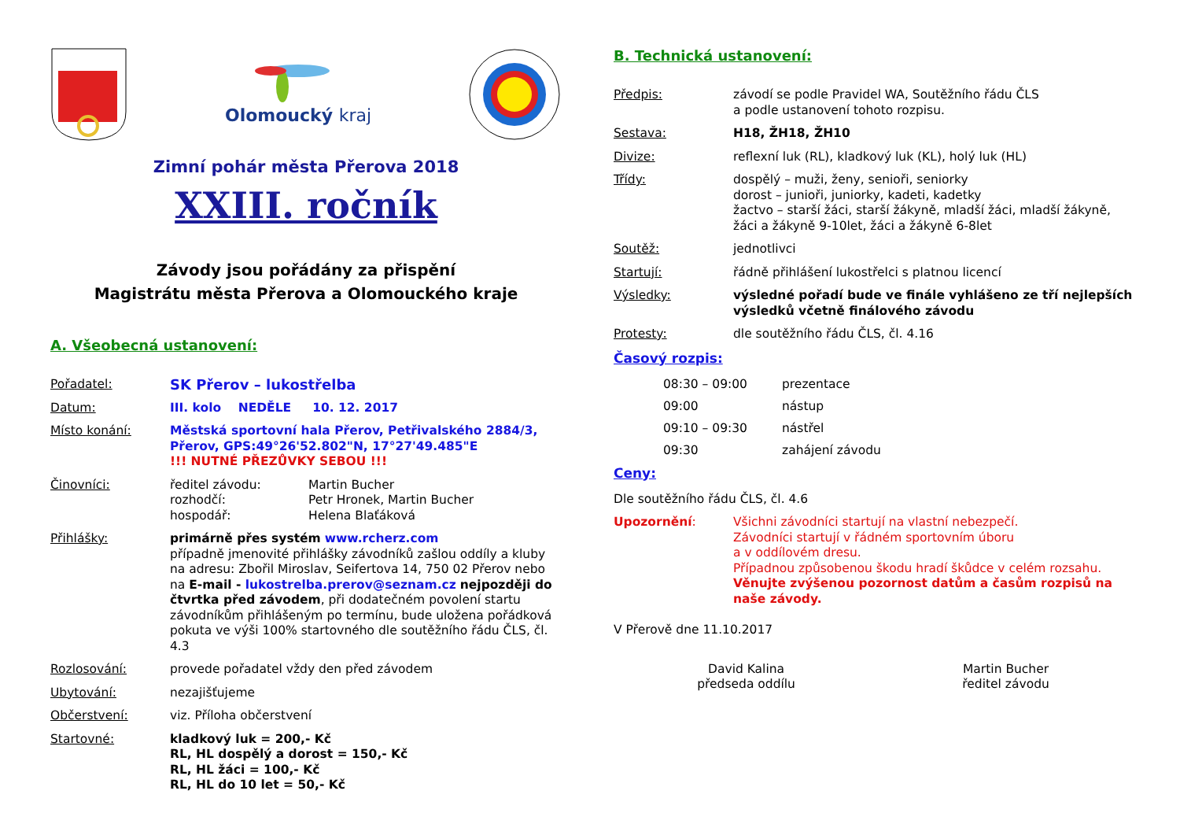Olomoucký kraj
Zimní pohár města Přerova 2018
XXIII. ročník
Závody jsou pořádány za přispění
Magistrátu města Přerova a Olomouckého kraje
A. Všeobecná ustanovení:
Pořadatel: SK Přerov – lukostřelba
Datum: III. kolo NEDĚLE 10. 12. 2017
Místo konání: Městská sportovní hala Přerov, Petřivalského 2884/3, Přerov, GPS:49°26'52.802"N, 17°27'49.485"E
!!! NUTNÉ PŘEZŮVKY SEBOU !!!
Činovníci: ředitel závodu:
rozhodčí:
hospodář: Martin Bucher
Petr Hronek, Martin Bucher
Helena Blaťáková
Přihlášky: primárně přes systém www.rcherz.com
případně jmenovité přihlášky závodníků zašlou oddíly a kluby na adresu: Zbořil Miroslav, Seifertova 14, 750 02 Přerov nebo na E-mail - lukostrelba.prerov@seznam.cz nejpozději do čtvrtka před závodem, při dodatečném povolení startu závodníkům přihlášeným po termínu, bude uložena pořádková pokuta ve výši 100% startovného dle soutěžního řádu ČLS, čl. 4.3
Rozlosování: provede pořadatel vždy den před závodem
Ubytování: nezajišťujeme
Občerstvení: viz. Příloha občerstvení
Startovné: kladkový luk = 200,- Kč
RL, HL dospělý a dorost = 150,- Kč
RL, HL žáci = 100,- Kč
RL, HL do 10 let = 50,- Kč
B. Technická ustanovení:
Předpis: závodí se podle Pravidel WA, Soutěžního řádu ČLS
a podle ustanovení tohoto rozpisu.
Sestava: H18, ŽH18, ŽH10
Divize: reflexní luk (RL), kladkový luk (KL), holý luk (HL)
Třídy: dospělý – muži, ženy, senioři, seniorky
dorost – junioři, juniorky, kadeti, kadetky
žactvo – starší žáci, starší žákyně, mladší žáci, mladší žákyně, žáci a žákyně 9-10let, žáci a žákyně 6-8let
Soutěž: jednotlivci
Startují: řádně přihlášení lukostřelci s platnou licencí
Výsledky: výsledné pořadí bude ve finále vyhlášeno ze tří nejlepších výsledků včetně finálového závodu
Protesty: dle soutěžního řádu ČLS, čl. 4.16
Časový rozpis:
08:30 – 09:00 prezentace
09:00 nástup
09:10 – 09:30 nástřel
09:30 zahájení závodu
Ceny:
Dle soutěžního řádu ČLS, čl. 4.6
Upozornění: Všichni závodníci startují na vlastní nebezpečí.
Závodníci startují v řádném sportovním úboru
a v oddílovém dresu.
Případnou způsobenou škodu hradí škůdce v celém rozsahu.
Věnujte zvýšenou pozornost datům a časům rozpisů na naše závody.
V Přerově dne 11.10.2017
David Kalina
předseda oddílu
Martin Bucher
ředitel závodu